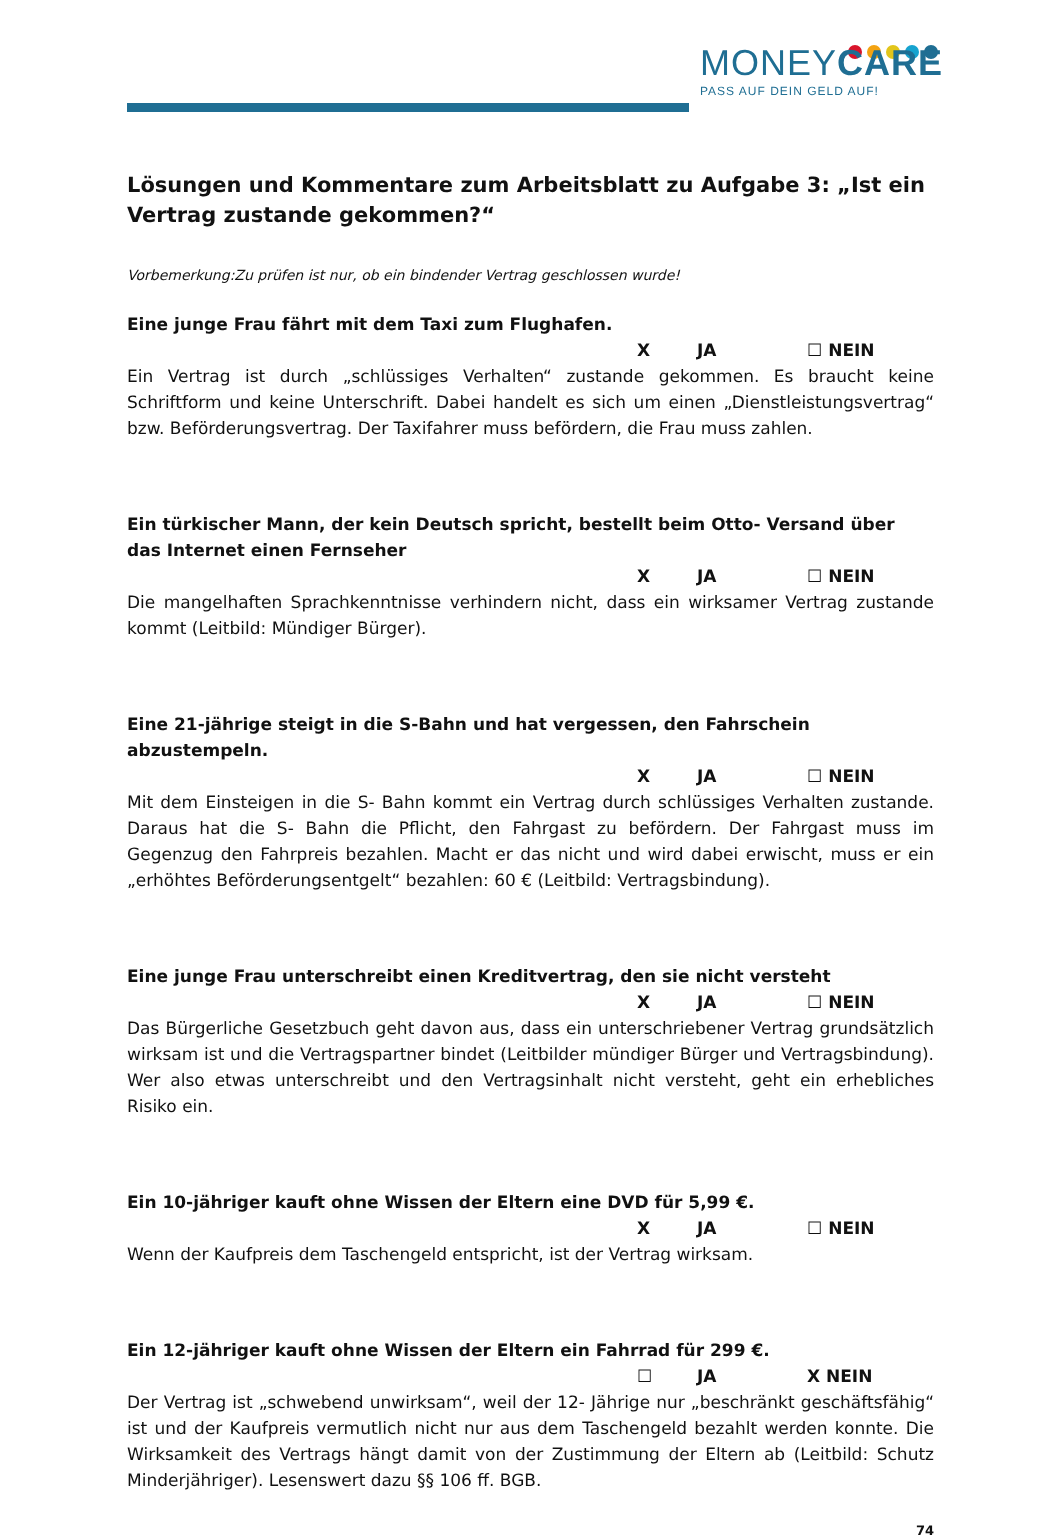MONEYCARE
PASS AUF DEIN GELD AUF!
Lösungen und Kommentare zum Arbeitsblatt zu Aufgabe 3: „Ist ein Vertrag zustande gekommen?“
Vorbemerkung:Zu prüfen ist nur, ob ein bindender Vertrag geschlossen wurde!
Eine junge Frau fährt mit dem Taxi zum Flughafen.
X JA ☐ NEIN
Ein Vertrag ist durch „schlüssiges Verhalten“ zustande gekommen. Es braucht keine Schriftform und keine Unterschrift. Dabei handelt es sich um einen „Dienstleistungsvertrag“ bzw. Beförderungsvertrag. Der Taxifahrer muss befördern, die Frau muss zahlen.
Ein türkischer Mann, der kein Deutsch spricht, bestellt beim Otto- Versand über das Internet einen Fernseher
X JA ☐ NEIN
Die mangelhaften Sprachkenntnisse verhindern nicht, dass ein wirksamer Vertrag zustande kommt (Leitbild: Mündiger Bürger).
Eine 21-jährige steigt in die S-Bahn und hat vergessen, den Fahrschein abzustempeln.
X JA ☐ NEIN
Mit dem Einsteigen in die S- Bahn kommt ein Vertrag durch schlüssiges Verhalten zustande. Daraus hat die S- Bahn die Pflicht, den Fahrgast zu befördern. Der Fahrgast muss im Gegenzug den Fahrpreis bezahlen. Macht er das nicht und wird dabei erwischt, muss er ein „erhöhtes Beförderungsentgelt“ bezahlen: 60 € (Leitbild: Vertragsbindung).
Eine junge Frau unterschreibt einen Kreditvertrag, den sie nicht versteht
X JA ☐ NEIN
Das Bürgerliche Gesetzbuch geht davon aus, dass ein unterschriebener Vertrag grundsätzlich wirksam ist und die Vertragspartner bindet (Leitbilder mündiger Bürger und Vertragsbindung). Wer also etwas unterschreibt und den Vertragsinhalt nicht versteht, geht ein erhebliches Risiko ein.
Ein 10-jähriger kauft ohne Wissen der Eltern eine DVD für 5,99 €.
X JA ☐ NEIN
Wenn der Kaufpreis dem Taschengeld entspricht, ist der Vertrag wirksam.
Ein 12-jähriger kauft ohne Wissen der Eltern ein Fahrrad für 299 €.
☐ JA X NEIN
Der Vertrag ist „schwebend unwirksam“, weil der 12- Jährige nur „beschränkt geschäftsfähig“ ist und der Kaufpreis vermutlich nicht nur aus dem Taschengeld bezahlt werden konnte. Die Wirksamkeit des Vertrags hängt damit von der Zustimmung der Eltern ab (Leitbild: Schutz Minderjähriger). Lesenswert dazu §§ 106 ff. BGB.
74